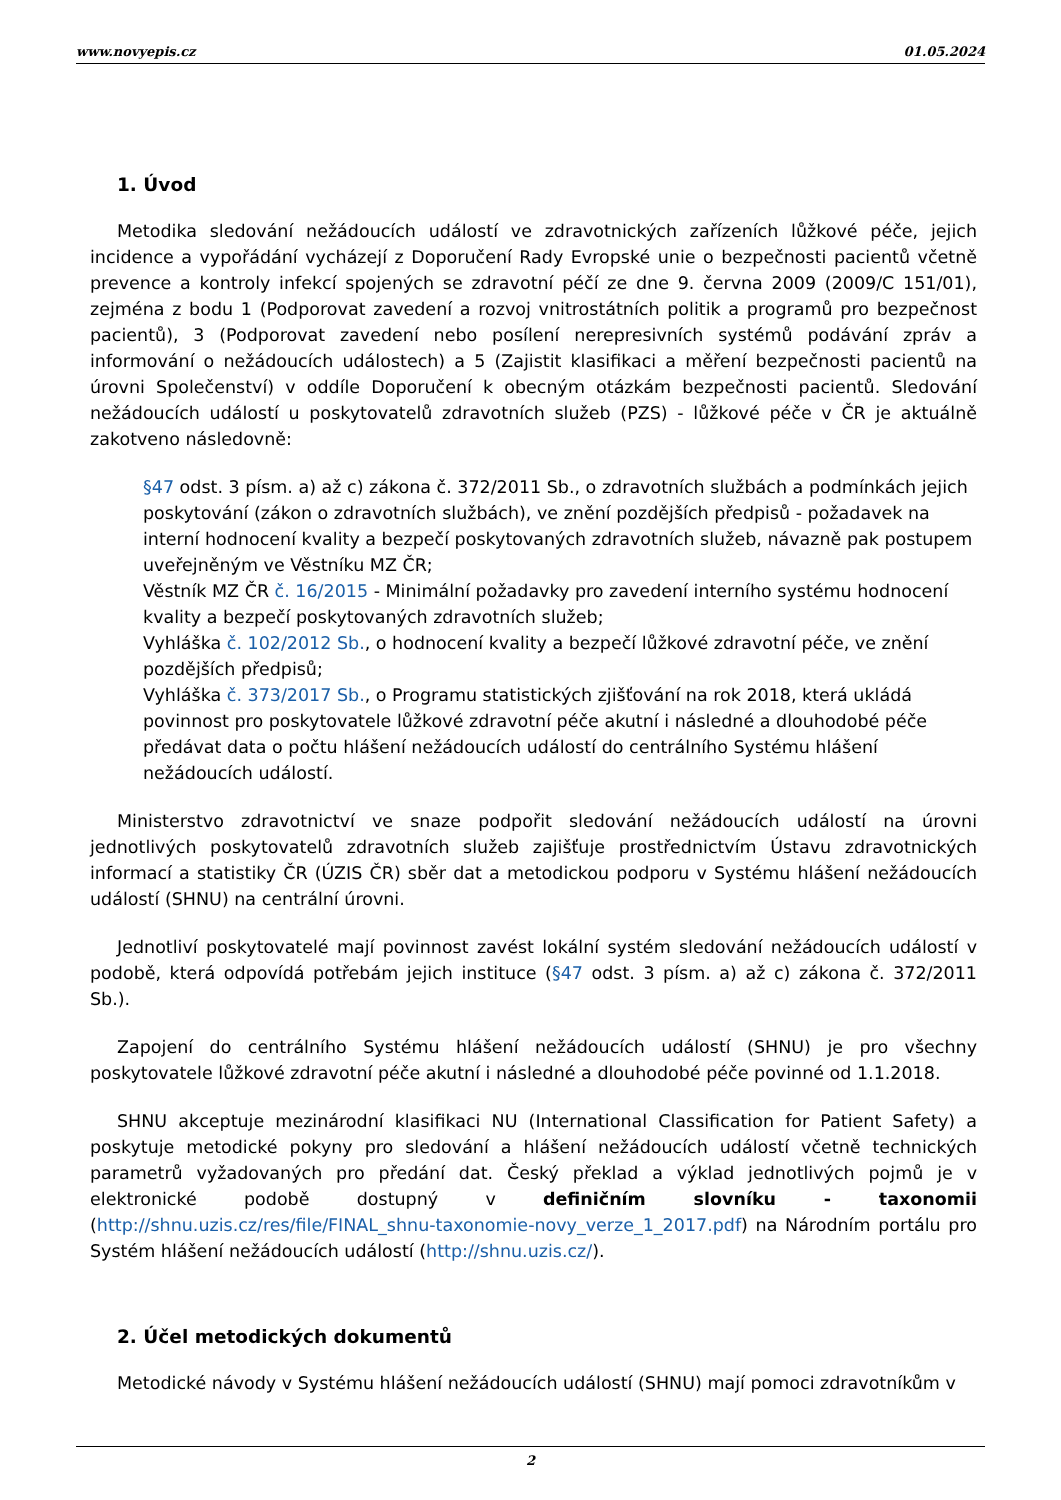www.novyepis.cz 01.05.2024
1. Úvod
Metodika sledování nežádoucích událostí ve zdravotnických zařízeních lůžkové péče, jejich incidence a vypořádání vycházejí z Doporučení Rady Evropské unie o bezpečnosti pacientů včetně prevence a kontroly infekcí spojených se zdravotní péčí ze dne 9. června 2009 (2009/C 151/01), zejména z bodu 1 (Podporovat zavedení a rozvoj vnitrostátních politik a programů pro bezpečnost pacientů), 3 (Podporovat zavedení nebo posílení nerepresivních systémů podávání zpráv a informování o nežádoucích událostech) a 5 (Zajistit klasifikaci a měření bezpečnosti pacientů na úrovni Společenství) v oddíle Doporučení k obecným otázkám bezpečnosti pacientů. Sledování nežádoucích událostí u poskytovatelů zdravotních služeb (PZS) - lůžkové péče v ČR je aktuálně zakotveno následovně:
§47 odst. 3 písm. a) až c) zákona č. 372/2011 Sb., o zdravotních službách a podmínkách jejich poskytování (zákon o zdravotních službách), ve znění pozdějších předpisů - požadavek na interní hodnocení kvality a bezpečí poskytovaných zdravotních služeb, návazně pak postupem uveřejněným ve Věstníku MZ ČR;
Věstník MZ ČR č. 16/2015 - Minimální požadavky pro zavedení interního systému hodnocení kvality a bezpečí poskytovaných zdravotních služeb;
Vyhláška č. 102/2012 Sb., o hodnocení kvality a bezpečí lůžkové zdravotní péče, ve znění pozdějších předpisů;
Vyhláška č. 373/2017 Sb., o Programu statistických zjišťování na rok 2018, která ukládá povinnost pro poskytovatele lůžkové zdravotní péče akutní i následné a dlouhodobé péče předávat data o počtu hlášení nežádoucích událostí do centrálního Systému hlášení nežádoucích událostí.
Ministerstvo zdravotnictví ve snaze podpořit sledování nežádoucích událostí na úrovni jednotlivých poskytovatelů zdravotních služeb zajišťuje prostřednictvím Ústavu zdravotnických informací a statistiky ČR (ÚZIS ČR) sběr dat a metodickou podporu v Systému hlášení nežádoucích událostí (SHNU) na centrální úrovni.
Jednotliví poskytovatelé mají povinnost zavést lokální systém sledování nežádoucích událostí v podobě, která odpovídá potřebám jejich instituce (§47 odst. 3 písm. a) až c) zákona č. 372/2011 Sb.).
Zapojení do centrálního Systému hlášení nežádoucích událostí (SHNU) je pro všechny poskytovatele lůžkové zdravotní péče akutní i následné a dlouhodobé péče povinné od 1.1.2018.
SHNU akceptuje mezinárodní klasifikaci NU (International Classification for Patient Safety) a poskytuje metodické pokyny pro sledování a hlášení nežádoucích událostí včetně technických parametrů vyžadovaných pro předání dat. Český překlad a výklad jednotlivých pojmů je v elektronické podobě dostupný v definičním slovníku - taxonomii (http://shnu.uzis.cz/res/file/FINAL_shnu-taxonomie-novy_verze_1_2017.pdf) na Národním portálu pro Systém hlášení nežádoucích událostí (http://shnu.uzis.cz/).
2. Účel metodických dokumentů
Metodické návody v Systému hlášení nežádoucích událostí (SHNU) mají pomoci zdravotníkům v
2